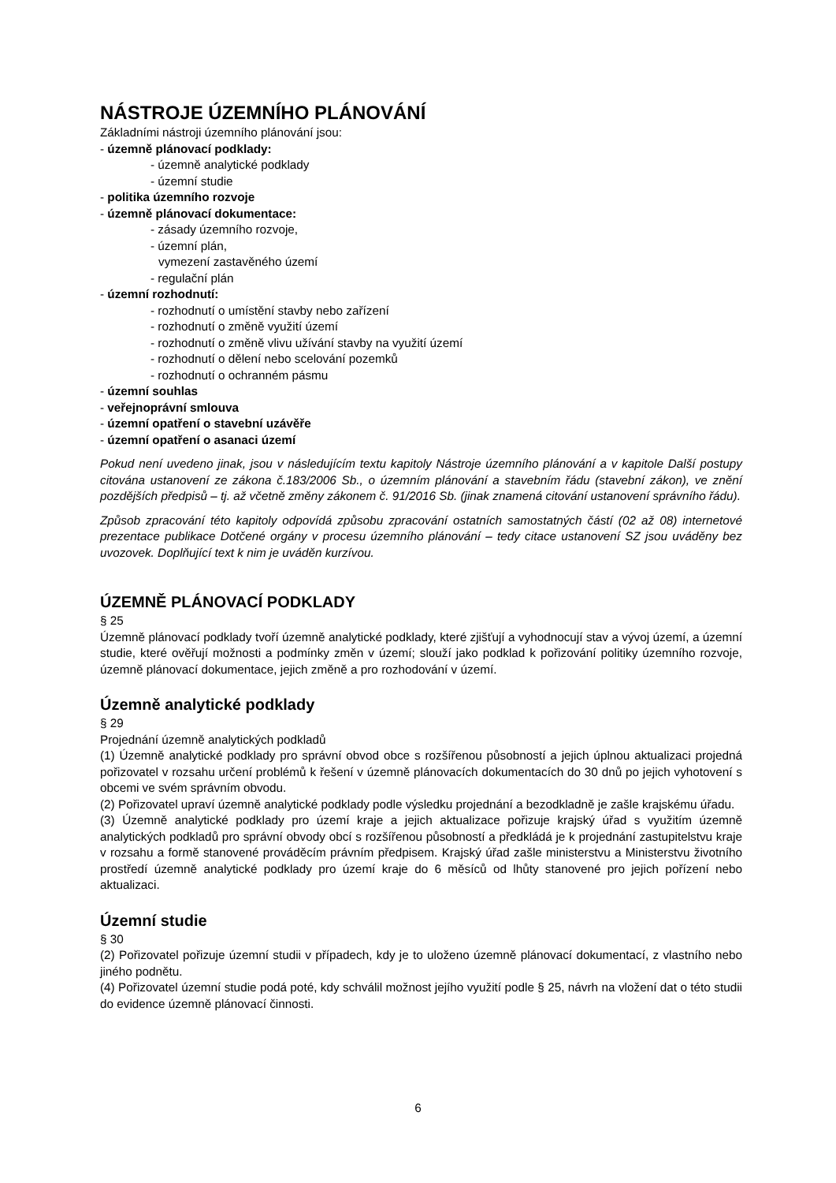NÁSTROJE ÚZEMNÍHO PLÁNOVÁNÍ
Základními nástroji územního plánování jsou:
- územně plánovací podklady:
- územně analytické podklady
- územní studie
- politika územního rozvoje
- územně plánovací dokumentace:
- zásady územního rozvoje,
- územní plán,
vymezení zastavěného území
- regulační plán
- územní rozhodnutí:
- rozhodnutí o umístění stavby nebo zařízení
- rozhodnutí o změně využití území
- rozhodnutí o změně vlivu užívání stavby na využití území
- rozhodnutí o dělení nebo scelování pozemků
- rozhodnutí o ochranném pásmu
- územní souhlas
- veřejnoprávní smlouva
- územní opatření o stavební uzávěře
- územní opatření o asanaci území
Pokud není uvedeno jinak, jsou v následujícím textu kapitoly Nástroje územního plánování a v kapitole Další postupy citována ustanovení ze zákona č.183/2006 Sb., o územním plánování a stavebním řádu (stavební zákon), ve znění pozdějších předpisů – tj. až včetně změny zákonem č. 91/2016 Sb. (jinak znamená citování ustanovení správního řádu).
Způsob zpracování této kapitoly odpovídá způsobu zpracování ostatních samostatných částí (02 až 08) internetové prezentace publikace Dotčené orgány v procesu územního plánování – tedy citace ustanovení SZ jsou uváděny bez uvozovek. Doplňující text k nim je uváděn kurzívou.
ÚZEMNĚ PLÁNOVACÍ PODKLADY
§ 25
Územně plánovací podklady tvoří územně analytické podklady, které zjišťují a vyhodnocují stav a vývoj území, a územní studie, které ověřují možnosti a podmínky změn v území; slouží jako podklad k pořizování politiky územního rozvoje, územně plánovací dokumentace, jejich změně a pro rozhodování v území.
Územně analytické podklady
§ 29
Projednání územně analytických podkladů
(1) Územně analytické podklady pro správní obvod obce s rozšířenou působností a jejich úplnou aktualizaci projedná pořizovatel v rozsahu určení problémů k řešení v územně plánovacích dokumentacích do 30 dnů po jejich vyhotovení s obcemi ve svém správním obvodu.
(2) Pořizovatel upraví územně analytické podklady podle výsledku projednání a bezodkladně je zašle krajskému úřadu.
(3) Územně analytické podklady pro území kraje a jejich aktualizace pořizuje krajský úřad s využitím územně analytických podkladů pro správní obvody obcí s rozšířenou působností a předkládá je k projednání zastupitelstvu kraje v rozsahu a formě stanovené prováděcím právním předpisem. Krajský úřad zašle ministerstvu a Ministerstvu životního prostředí územně analytické podklady pro území kraje do 6 měsíců od lhůty stanovené pro jejich pořízení nebo aktualizaci.
Územní studie
§ 30
(2) Pořizovatel pořizuje územní studii v případech, kdy je to uloženo územně plánovací dokumentací, z vlastního nebo jiného podnětu.
(4) Pořizovatel územní studie podá poté, kdy schválil možnost jejího využití podle § 25, návrh na vložení dat o této studii do evidence územně plánovací činnosti.
6